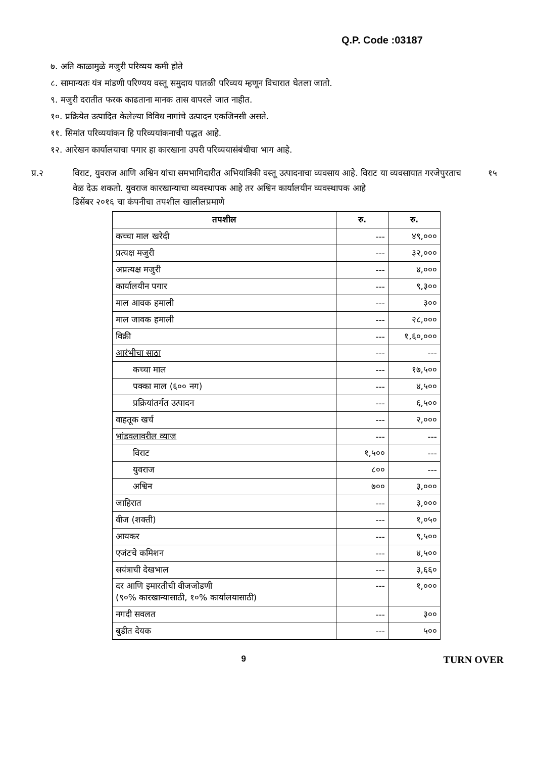Q.P. Code :03187
७. अति काळामुळे मजुरी परिव्यय कमी होते
८. सामान्यतः यंत्र मांडणी परिण्यय वस्तू समुदाय पातळी परिव्यय म्हणून विचारात घेतला जातो.
९. मजुरी दरातीत फरक काढताना मानक तास वापरले जात नाहीत.
१०. प्रक्रियेत उत्पादित केलेल्या विविध नागांचे उत्पादन एकजिनसी असते.
११. सिमांत परिव्ययांकन हि परिव्ययांकनाची पद्धत आहे.
१२. आरेखन कार्यालयाचा पगार हा कारखाना उपरी परिव्ययासंबंधीचा भाग आहे.
प्र.२ विराट, युवराज आणि अश्विन यांचा समभागिदारीत अभियांत्रिकी वस्तू उत्पादनाचा व्यवसाय आहे. विराट या व्यवसायात गरजेपुरताच वेळ देऊ शकतो. युवराज कारखान्याचा व्यवस्थापक आहे तर अश्विन कार्यालयीन व्यवस्थापक आहे
१५
डिसेंबर २०१६ चा कंपनीचा तपशील खालीलप्रमाणे
| तपशील | रु. | रु. |
| --- | --- | --- |
| कच्चा माल खरेदी | --- | ४९,००० |
| प्रत्यक्ष मजुरी | --- | ३२,००० |
| अप्रत्यक्ष मजुरी | --- | ४,००० |
| कार्यालयीन पगार | --- | ९,३०० |
| माल आवक हमाली | --- | ३०० |
| माल जावक हमाली | --- | २८,००० |
| विक्री | --- | १,६०,००० |
| आरंभीचा साठा | --- | --- |
| कच्चा माल | --- | १७,५०० |
| पक्का माल (६०० नग) | --- | ४,५०० |
| प्रक्रियांतर्गत उत्पादन | --- | ६,५०० |
| वाहतूक खर्च | --- | २,००० |
| भांडवलावरील व्याज | --- | --- |
| विराट | १,५०० | --- |
| युवराज | ८०० | --- |
| अश्विन | ७०० | ३,००० |
| जाहिरात | --- | ३,००० |
| वीज (शक्ती) | --- | १,०५० |
| आयकर | --- | ९,५०० |
| एजंटचे कमिशन | --- | ४,५०० |
| सयंत्राची देखभाल | --- | ३,६६० |
| दर आणि इमारतीची वीजजोडणी (९०% कारखान्यासाठी, १०% कार्यालयासाठी) | --- | १,००० |
| नगदी सवलत | --- | ३०० |
| बुडीत देयक | --- | ५०० |
9
TURN OVER